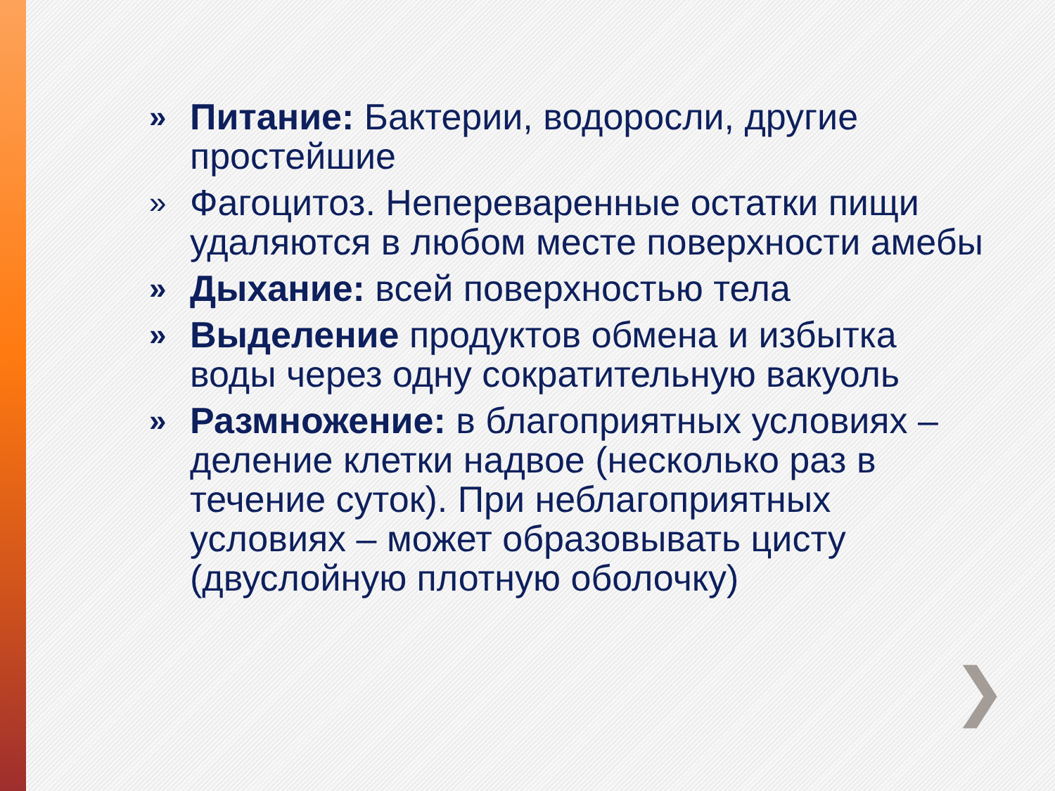» Питание: Бактерии, водоросли, другие простейшие
» Фагоцитоз. Непереваренные остатки пищи удаляются в любом месте поверхности амебы
» Дыхание: всей поверхностью тела
» Выделение продуктов обмена и избытка воды через одну сократительную вакуоль
» Размножение: в благоприятных условиях – деление клетки надвое (несколько раз в течение суток). При неблагоприятных условиях – может образовывать цисту (двуслойную плотную оболочку)
❯